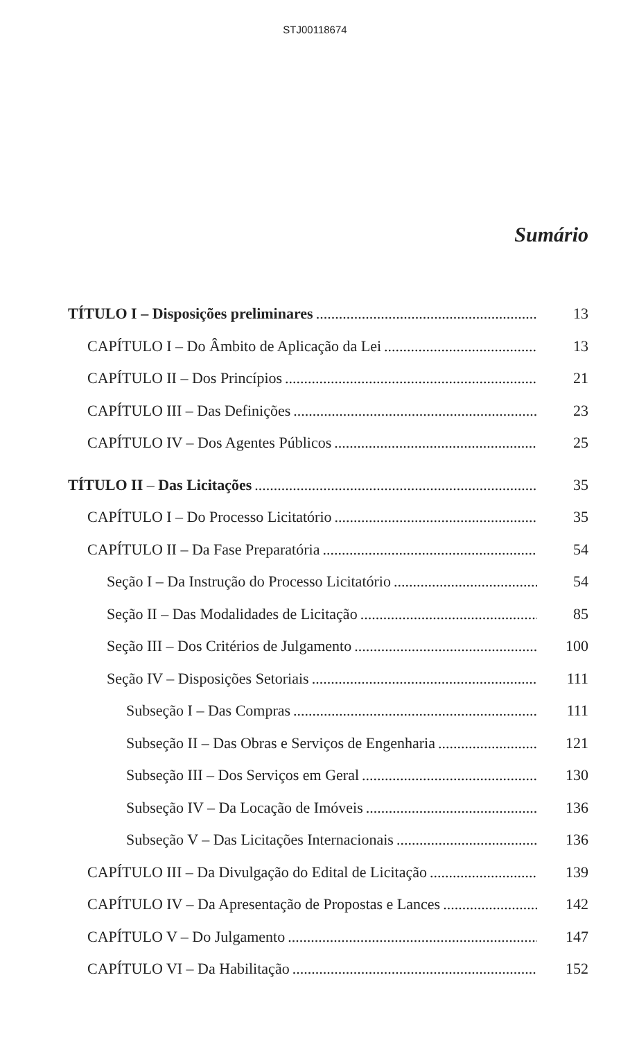STJ00118674
Sumário
TÍTULO I – Disposições preliminares 13
CAPÍTULO I – Do Âmbito de Aplicação da Lei 13
CAPÍTULO II – Dos Princípios 21
CAPÍTULO III – Das Definições 23
CAPÍTULO IV – Dos Agentes Públicos 25
TÍTULO II – Das Licitações 35
CAPÍTULO I – Do Processo Licitatório 35
CAPÍTULO II – Da Fase Preparatória 54
Seção I – Da Instrução do Processo Licitatório 54
Seção II – Das Modalidades de Licitação 85
Seção III – Dos Critérios de Julgamento 100
Seção IV – Disposições Setoriais 111
Subseção I – Das Compras 111
Subseção II – Das Obras e Serviços de Engenharia 121
Subseção III – Dos Serviços em Geral 130
Subseção IV – Da Locação de Imóveis 136
Subseção V – Das Licitações Internacionais 136
CAPÍTULO III – Da Divulgação do Edital de Licitação 139
CAPÍTULO IV – Da Apresentação de Propostas e Lances 142
CAPÍTULO V – Do Julgamento 147
CAPÍTULO VI – Da Habilitação 152